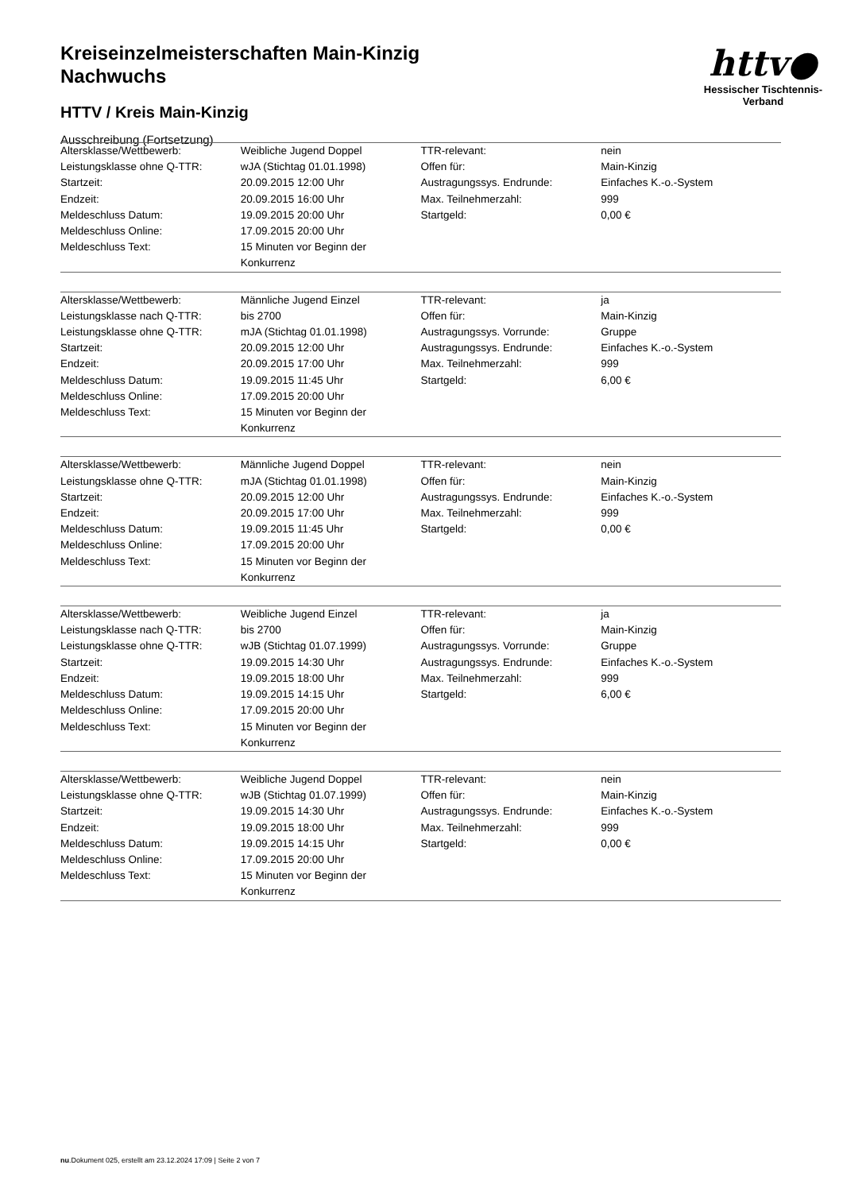Kreiseinzelmeisterschaften Main-Kinzig
Nachwuchs
HTTV / Kreis Main-Kinzig
Ausschreibung (Fortsetzung)
httv●
Hessischer Tischtennis-Verband
| Altersklasse/Wettbewerb: | Weibliche Jugend Doppel | TTR-relevant: | nein |
| Leistungsklasse ohne Q-TTR: | wJA (Stichtag 01.01.1998) | Offen für: | Main-Kinzig |
| Startzeit: | 20.09.2015 12:00 Uhr | Austragungssys. Endrunde: | Einfaches K.-o.-System |
| Endzeit: | 20.09.2015 16:00 Uhr | Max. Teilnehmerzahl: | 999 |
| Meldeschluss Datum: | 19.09.2015 20:00 Uhr | Startgeld: | 0,00 € |
| Meldeschluss Online: | 17.09.2015 20:00 Uhr | | |
| Meldeschluss Text: | 15 Minuten vor Beginn der Konkurrenz | | |
| Altersklasse/Wettbewerb: | Männliche Jugend Einzel | TTR-relevant: | ja |
| Leistungsklasse nach Q-TTR: | bis 2700 | Offen für: | Main-Kinzig |
| Leistungsklasse ohne Q-TTR: | mJA (Stichtag 01.01.1998) | Austragungssys. Vorrunde: | Gruppe |
| Startzeit: | 20.09.2015 12:00 Uhr | Austragungssys. Endrunde: | Einfaches K.-o.-System |
| Endzeit: | 20.09.2015 17:00 Uhr | Max. Teilnehmerzahl: | 999 |
| Meldeschluss Datum: | 19.09.2015 11:45 Uhr | Startgeld: | 6,00 € |
| Meldeschluss Online: | 17.09.2015 20:00 Uhr | | |
| Meldeschluss Text: | 15 Minuten vor Beginn der Konkurrenz | | |
| Altersklasse/Wettbewerb: | Männliche Jugend Doppel | TTR-relevant: | nein |
| Leistungsklasse ohne Q-TTR: | mJA (Stichtag 01.01.1998) | Offen für: | Main-Kinzig |
| Startzeit: | 20.09.2015 12:00 Uhr | Austragungssys. Endrunde: | Einfaches K.-o.-System |
| Endzeit: | 20.09.2015 17:00 Uhr | Max. Teilnehmerzahl: | 999 |
| Meldeschluss Datum: | 19.09.2015 11:45 Uhr | Startgeld: | 0,00 € |
| Meldeschluss Online: | 17.09.2015 20:00 Uhr | | |
| Meldeschluss Text: | 15 Minuten vor Beginn der Konkurrenz | | |
| Altersklasse/Wettbewerb: | Weibliche Jugend Einzel | TTR-relevant: | ja |
| Leistungsklasse nach Q-TTR: | bis 2700 | Offen für: | Main-Kinzig |
| Leistungsklasse ohne Q-TTR: | wJB (Stichtag 01.07.1999) | Austragungssys. Vorrunde: | Gruppe |
| Startzeit: | 19.09.2015 14:30 Uhr | Austragungssys. Endrunde: | Einfaches K.-o.-System |
| Endzeit: | 19.09.2015 18:00 Uhr | Max. Teilnehmerzahl: | 999 |
| Meldeschluss Datum: | 19.09.2015 14:15 Uhr | Startgeld: | 6,00 € |
| Meldeschluss Online: | 17.09.2015 20:00 Uhr | | |
| Meldeschluss Text: | 15 Minuten vor Beginn der Konkurrenz | | |
| Altersklasse/Wettbewerb: | Weibliche Jugend Doppel | TTR-relevant: | nein |
| Leistungsklasse ohne Q-TTR: | wJB (Stichtag 01.07.1999) | Offen für: | Main-Kinzig |
| Startzeit: | 19.09.2015 14:30 Uhr | Austragungssys. Endrunde: | Einfaches K.-o.-System |
| Endzeit: | 19.09.2015 18:00 Uhr | Max. Teilnehmerzahl: | 999 |
| Meldeschluss Datum: | 19.09.2015 14:15 Uhr | Startgeld: | 0,00 € |
| Meldeschluss Online: | 17.09.2015 20:00 Uhr | | |
| Meldeschluss Text: | 15 Minuten vor Beginn der Konkurrenz | | |
nu.Dokument 025, erstellt am 23.12.2024 17:09 | Seite 2 von 7